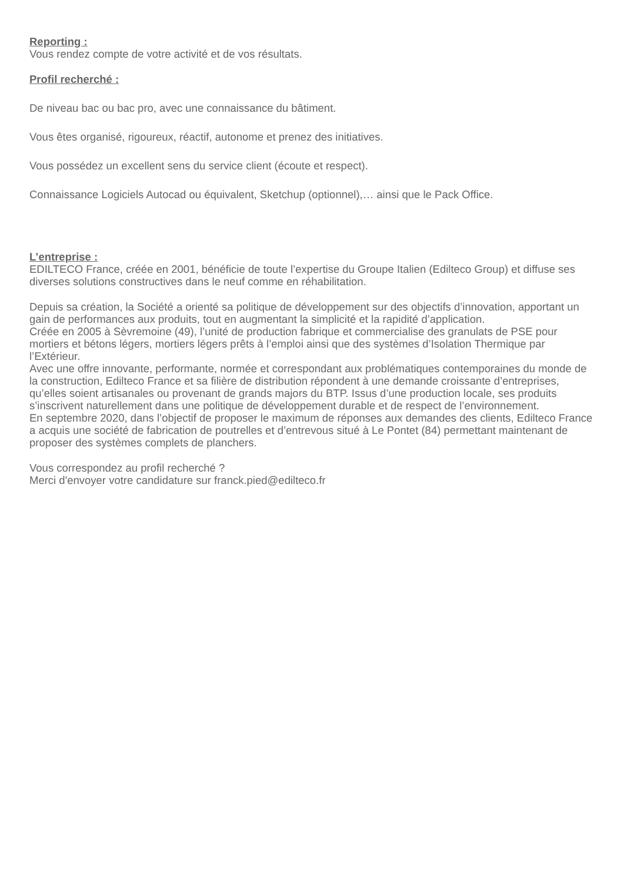Reporting :
Vous rendez compte de votre activité et de vos résultats.
Profil recherché :
De niveau bac ou bac pro, avec une connaissance du bâtiment.
Vous êtes organisé, rigoureux, réactif, autonome et prenez des initiatives.
Vous possédez un excellent sens du service client (écoute et respect).
Connaissance Logiciels Autocad ou équivalent, Sketchup (optionnel),… ainsi que le Pack Office.
L’entreprise :
EDILTECO France, créée en 2001, bénéficie de toute l’expertise du Groupe Italien (Edilteco Group) et diffuse ses diverses solutions constructives dans le neuf comme en réhabilitation.
Depuis sa création, la Société a orienté sa politique de développement sur des objectifs d’innovation, apportant un gain de performances aux produits, tout en augmentant la simplicité et la rapidité d’application.
Créée en 2005 à Sèvremoine (49), l’unité de production fabrique et commercialise des granulats de PSE pour mortiers et bétons légers, mortiers légers prêts à l’emploi ainsi que des systèmes d’Isolation Thermique par l’Extérieur.
Avec une offre innovante, performante, normée et correspondant aux problématiques contemporaines du monde de la construction, Edilteco France et sa filière de distribution répondent à une demande croissante d’entreprises, qu’elles soient artisanales ou provenant de grands majors du BTP. Issus d’une production locale, ses produits s’inscrivent naturellement dans une politique de développement durable et de respect de l’environnement.
En septembre 2020, dans l’objectif de proposer le maximum de réponses aux demandes des clients, Edilteco France a acquis une société de fabrication de poutrelles et d’entrevous situé à Le Pontet (84) permettant maintenant de proposer des systèmes complets de planchers.
Vous correspondez au profil recherché ?
Merci d'envoyer votre candidature sur franck.pied@edilteco.fr